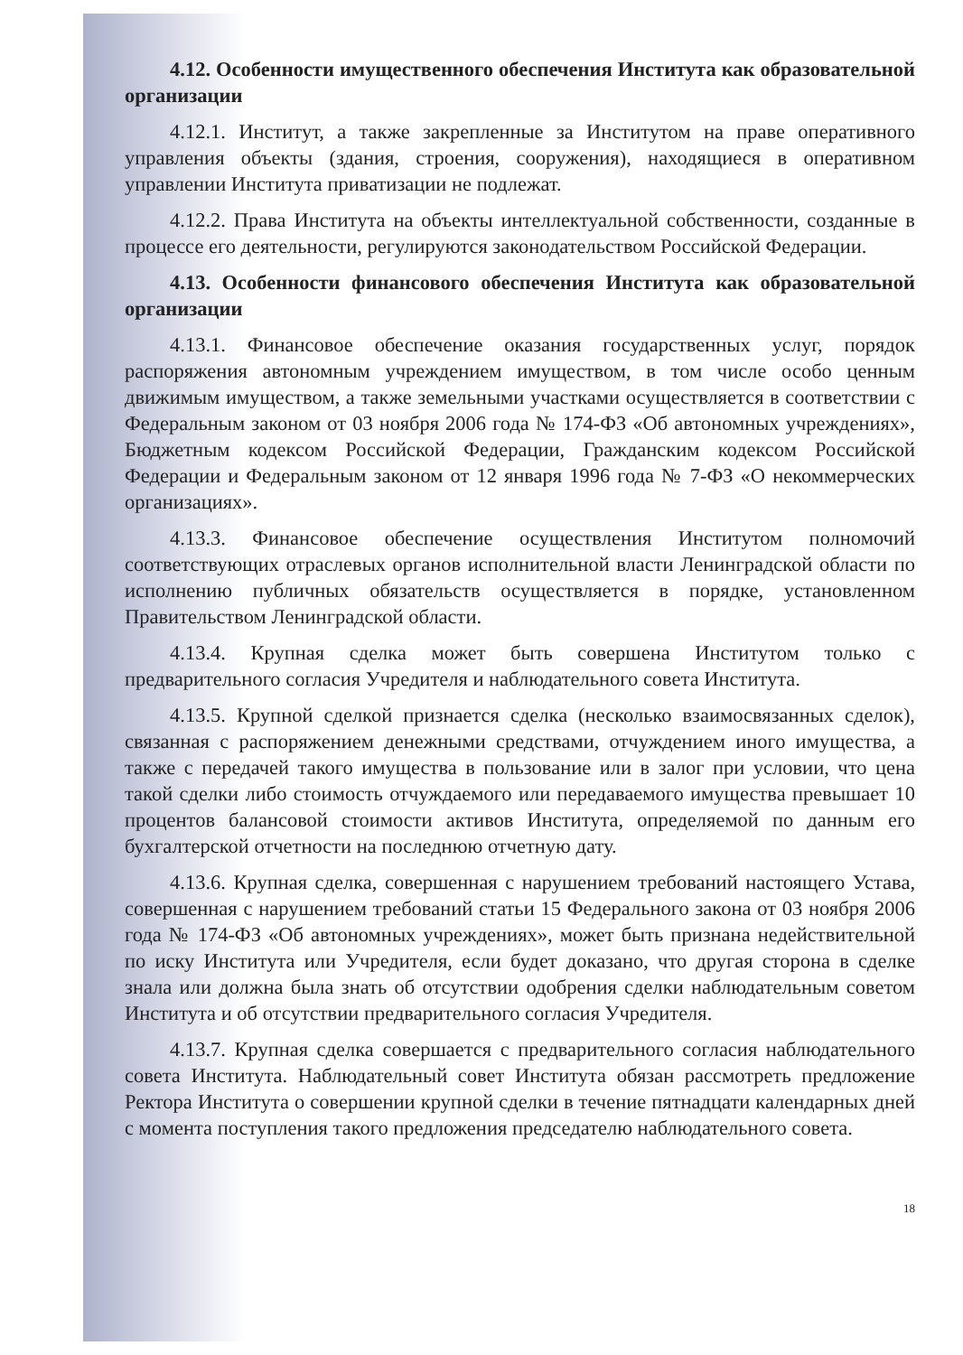4.12. Особенности имущественного обеспечения Института как образовательной организации
4.12.1. Институт, а также закрепленные за Институтом на праве оперативного управления объекты (здания, строения, сооружения), находящиеся в оперативном управлении Института приватизации не подлежат.
4.12.2. Права Института на объекты интеллектуальной собственности, созданные в процессе его деятельности, регулируются законодательством Российской Федерации.
4.13. Особенности финансового обеспечения Института как образовательной организации
4.13.1. Финансовое обеспечение оказания государственных услуг, порядок распоряжения автономным учреждением имуществом, в том числе особо ценным движимым имуществом, а также земельными участками осуществляется в соответствии с Федеральным законом от 03 ноября 2006 года № 174-ФЗ «Об автономных учреждениях», Бюджетным кодексом Российской Федерации, Гражданским кодексом Российской Федерации и Федеральным законом от 12 января 1996 года № 7-ФЗ «О некоммерческих организациях».
4.13.3. Финансовое обеспечение осуществления Институтом полномочий соответствующих отраслевых органов исполнительной власти Ленинградской области по исполнению публичных обязательств осуществляется в порядке, установленном Правительством Ленинградской области.
4.13.4. Крупная сделка может быть совершена Институтом только с предварительного согласия Учредителя и наблюдательного совета Института.
4.13.5. Крупной сделкой признается сделка (несколько взаимосвязанных сделок), связанная с распоряжением денежными средствами, отчуждением иного имущества, а также с передачей такого имущества в пользование или в залог при условии, что цена такой сделки либо стоимость отчуждаемого или передаваемого имущества превышает 10 процентов балансовой стоимости активов Института, определяемой по данным его бухгалтерской отчетности на последнюю отчетную дату.
4.13.6. Крупная сделка, совершенная с нарушением требований настоящего Устава, совершенная с нарушением требований статьи 15 Федерального закона от 03 ноября 2006 года № 174-ФЗ «Об автономных учреждениях», может быть признана недействительной по иску Института или Учредителя, если будет доказано, что другая сторона в сделке знала или должна была знать об отсутствии одобрения сделки наблюдательным советом Института и об отсутствии предварительного согласия Учредителя.
4.13.7. Крупная сделка совершается с предварительного согласия наблюдательного совета Института. Наблюдательный совет Института обязан рассмотреть предложение Ректора Института о совершении крупной сделки в течение пятнадцати календарных дней с момента поступления такого предложения председателю наблюдательного совета.
18